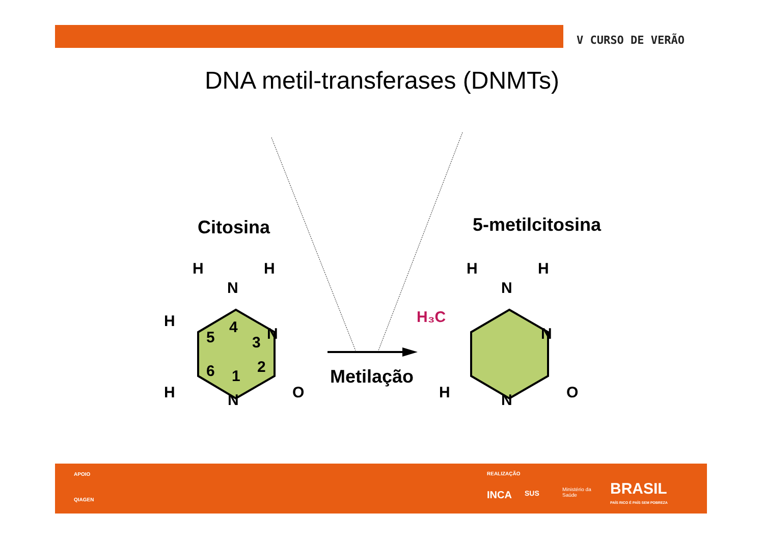V CURSO DE VERÃO
DNA metil-transferases (DNMTs)
H
H
N
H
H
N
N
O
5
4
3
2
1
6
H
H
N
H₃C
H
N
N
O
Citosina 5-metilcitosina
Metilação
APOIO
QIAGEN
REALIZAÇÃO
INCA SUS Ministério da
Saúde BRASIL
PAÍS RICO É PAÍS SEM POBREZA